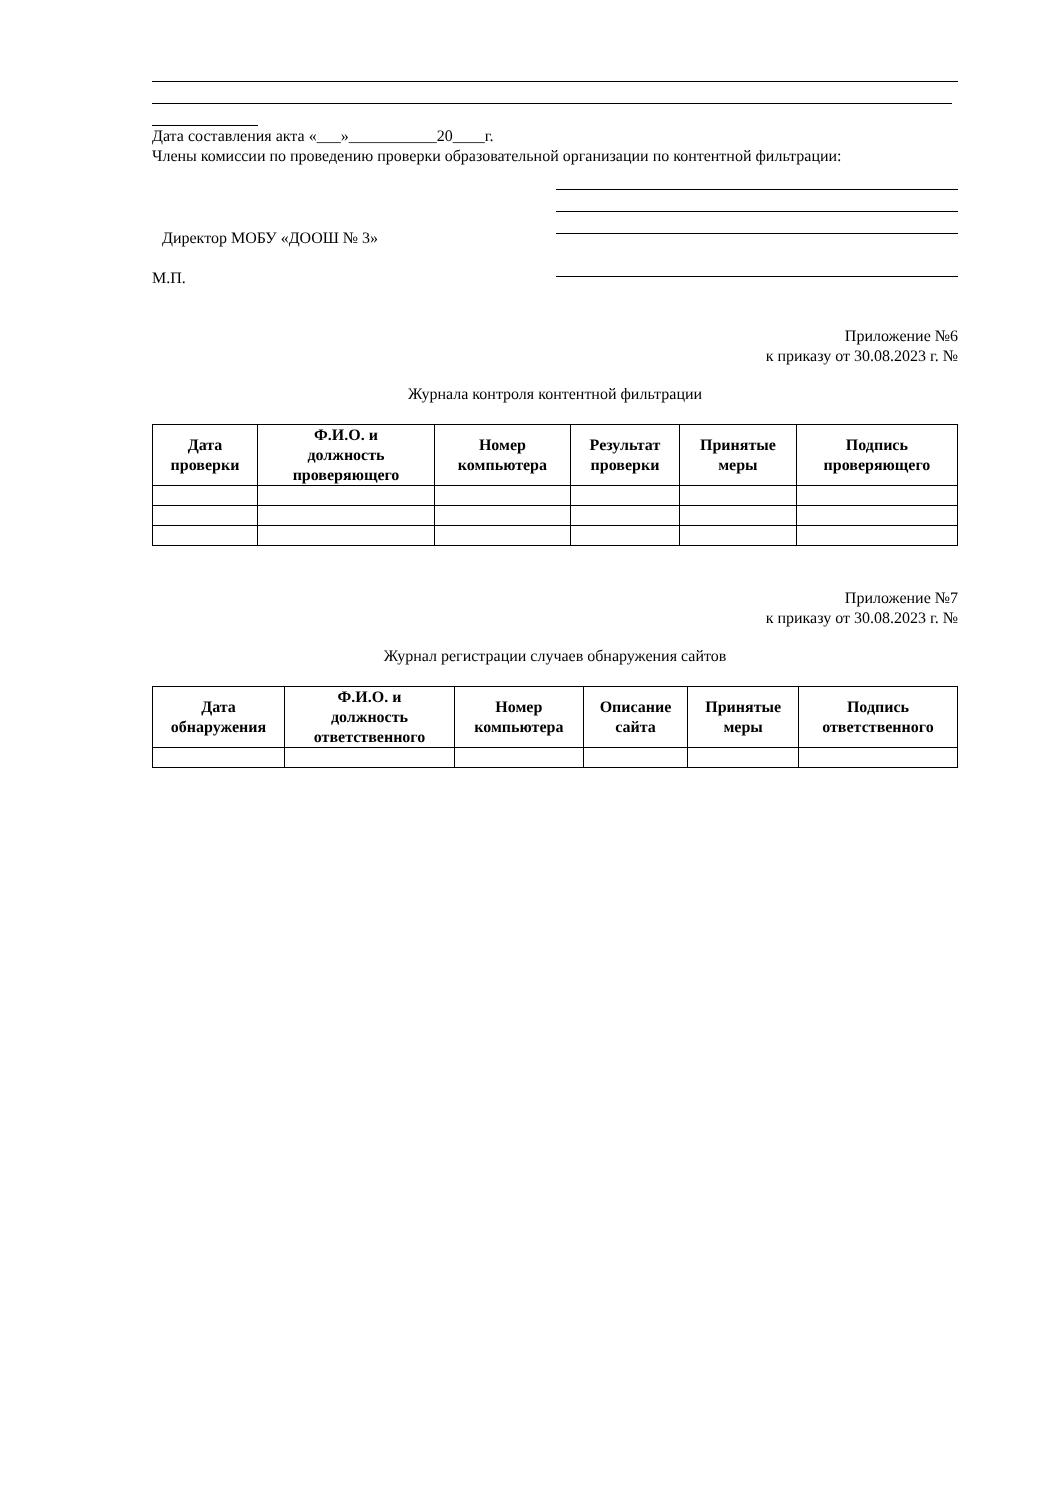Дата составления акта «___»___________20____г.
Члены комиссии по проведению проверки образовательной организации по контентной фильтрации:
Директор МОБУ «ДООШ № 3»
М.П.
Приложение №6
к приказу от 30.08.2023 г. №
Журнала контроля контентной фильтрации
| Дата проверки | Ф.И.О. и должность проверяющего | Номер компьютера | Результат проверки | Принятые меры | Подпись проверяющего |
| --- | --- | --- | --- | --- | --- |
Приложение №7
к приказу от 30.08.2023 г. №
Журнал регистрации случаев обнаружения сайтов
| Дата обнаружения | Ф.И.О. и должность ответственного | Номер компьютера | Описание сайта | Принятые меры | Подпись ответственного |
| --- | --- | --- | --- | --- | --- |